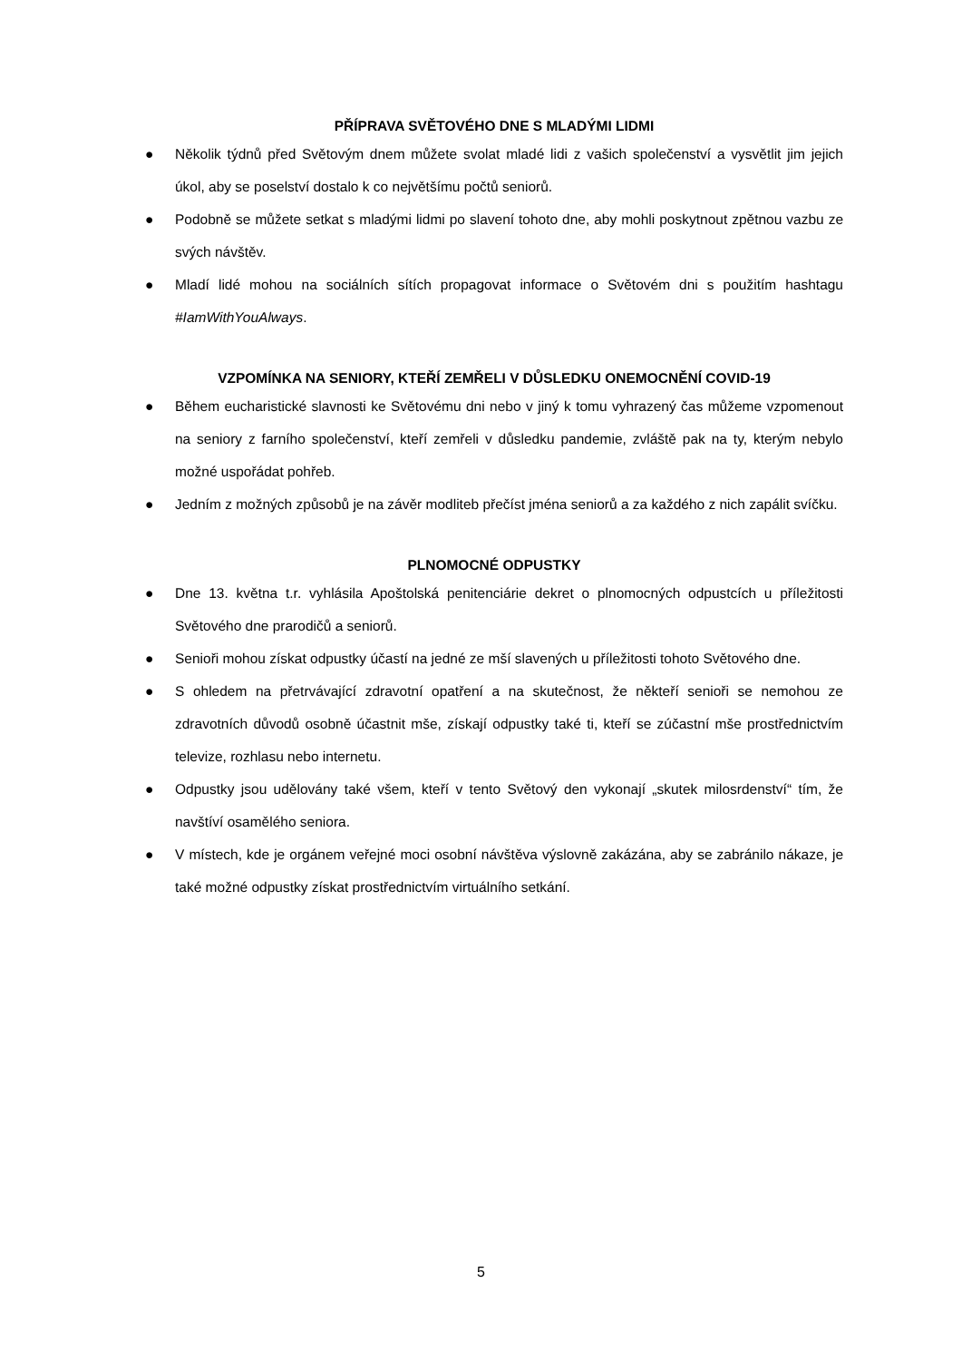PŘÍPRAVA SVĚTOVÉHO DNE S MLADÝMI LIDMI
● Několik týdnů před Světovým dnem můžete svolat mladé lidi z vašich společenství a vysvětlit jim jejich úkol, aby se poselství dostalo k co největšímu počtů seniorů.
● Podobně se můžete setkat s mladými lidmi po slavení tohoto dne, aby mohli poskytnout zpětnou vazbu ze svých návštěv.
● Mladí lidé mohou na sociálních sítích propagovat informace o Světovém dni s použitím hashtagu #IamWithYouAlways.
VZPOMÍNKA NA SENIORY, KTEŘÍ ZEMŘELI V DŮSLEDKU ONEMOCNĚNÍ COVID-19
● Během eucharistické slavnosti ke Světovému dni nebo v jiný k tomu vyhrazený čas můžeme vzpomenout na seniory z farního společenství, kteří zemřeli v důsledku pandemie, zvláště pak na ty, kterým nebylo možné uspořádat pohřeb.
● Jedním z možných způsobů je na závěr modliteb přečíst jména seniorů a za každého z nich zapálit svíčku.
PLNOMOCNÉ ODPUSTKY
● Dne 13. května t.r. vyhlásila Apoštolská penitenciárie dekret o plnomocných odpustcích u příležitosti Světového dne prarodičů a seniorů.
● Senioři mohou získat odpustky účastí na jedné ze mší slavených u příležitosti tohoto Světového dne.
● S ohledem na přetrvávající zdravotní opatření a na skutečnost, že někteří senioři se nemohou ze zdravotních důvodů osobně účastnit mše, získají odpustky také ti, kteří se zúčastní mše prostřednictvím televize, rozhlasu nebo internetu.
● Odpustky jsou udělovány také všem, kteří v tento Světový den vykonají „skutek milosrdenství“ tím, že navštíví osamělého seniora.
● V místech, kde je orgánem veřejné moci osobní návštěva výslovně zakázána, aby se zabránilo nákaze, je také možné odpustky získat prostřednictvím virtuálního setkání.
5